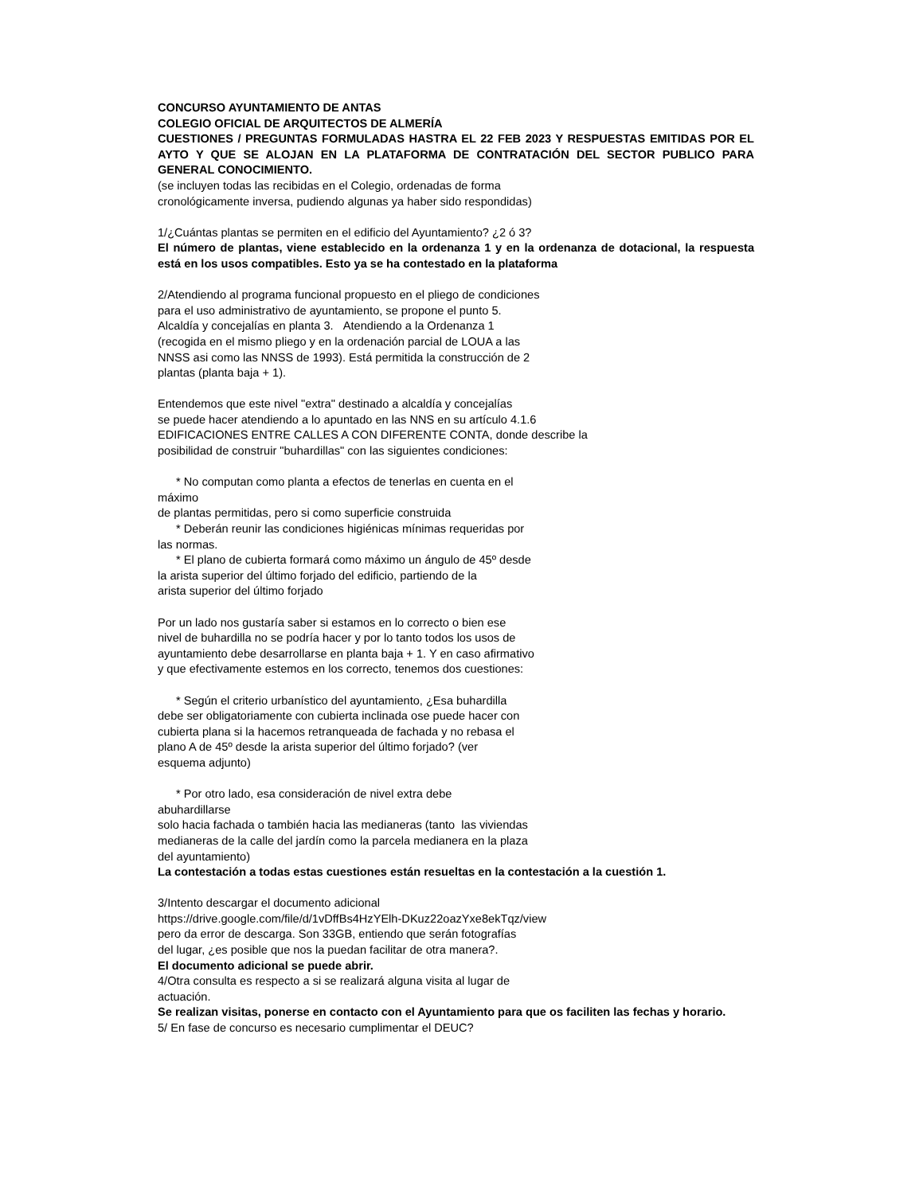CONCURSO AYUNTAMIENTO DE ANTAS
COLEGIO OFICIAL DE ARQUITECTOS DE ALMERÍA
CUESTIONES / PREGUNTAS FORMULADAS HASTRA EL 22 FEB 2023 Y RESPUESTAS EMITIDAS POR EL AYTO Y QUE SE ALOJAN EN LA PLATAFORMA DE CONTRATACIÓN DEL SECTOR PUBLICO PARA GENERAL CONOCIMIENTO.
(se incluyen todas las recibidas en el Colegio, ordenadas de forma
cronológicamente inversa, pudiendo algunas ya haber sido respondidas)
1/¿Cuántas plantas se permiten en el edificio del Ayuntamiento? ¿2 ó 3?
El número de plantas, viene establecido en la ordenanza 1 y en la ordenanza de dotacional, la respuesta está en los usos compatibles. Esto ya se ha contestado en la plataforma
2/Atendiendo al programa funcional propuesto en el pliego de condiciones
para el uso administrativo de ayuntamiento, se propone el punto 5.
Alcaldía y concejalías en planta 3. Atendiendo a la Ordenanza 1
(recogida en el mismo pliego y en la ordenación parcial de LOUA a las
NNSS asi como las NNSS de 1993). Está permitida la construcción de 2
plantas (planta baja + 1).
Entendemos que este nivel "extra" destinado a alcaldía y concejalías
se puede hacer atendiendo a lo apuntado en las NNS en su artículo 4.1.6
EDIFICACIONES ENTRE CALLES A CON DIFERENTE CONTA, donde describe la
posibilidad de construir "buhardillas" con las siguientes condiciones:
* No computan como planta a efectos de tenerlas en cuenta en el
máximo
de plantas permitidas, pero si como superficie construida
* Deberán reunir las condiciones higiénicas mínimas requeridas por
las normas.
* El plano de cubierta formará como máximo un ángulo de 45º desde
la arista superior del último forjado del edificio, partiendo de la
arista superior del último forjado
Por un lado nos gustaría saber si estamos en lo correcto o bien ese
nivel de buhardilla no se podría hacer y por lo tanto todos los usos de
ayuntamiento debe desarrollarse en planta baja + 1. Y en caso afirmativo
y que efectivamente estemos en los correcto, tenemos dos cuestiones:
* Según el criterio urbanístico del ayuntamiento, ¿Esa buhardilla
debe ser obligatoriamente con cubierta inclinada ose puede hacer con
cubierta plana si la hacemos retranqueada de fachada y no rebasa el
plano A de 45º desde la arista superior del último forjado? (ver
esquema adjunto)
* Por otro lado, esa consideración de nivel extra debe
abuhardillarse
solo hacia fachada o también hacia las medianeras (tanto las viviendas
medianeras de la calle del jardín como la parcela medianera en la plaza
del ayuntamiento)
La contestación a todas estas cuestiones están resueltas en la contestación a la cuestión 1.
3/Intento descargar el documento adicional
https://drive.google.com/file/d/1vDffBs4HzYElh-DKuz22oazYxe8ekTqz/view
pero da error de descarga. Son 33GB, entiendo que serán fotografías
del lugar, ¿es posible que nos la puedan facilitar de otra manera?.
El documento adicional se puede abrir.
4/Otra consulta es respecto a si se realizará alguna visita al lugar de
actuación.
Se realizan visitas, ponerse en contacto con el Ayuntamiento para que os faciliten las fechas y horario.
5/ En fase de concurso es necesario cumplimentar el DEUC?